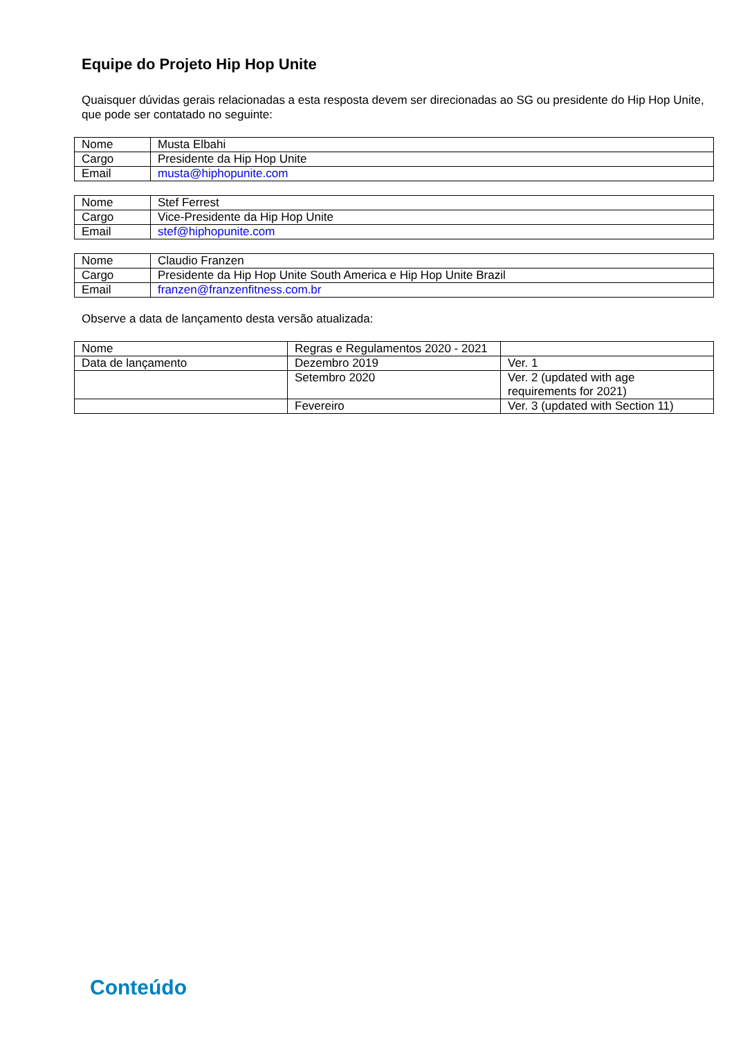Equipe do Projeto Hip Hop Unite
Quaisquer dúvidas gerais relacionadas a esta resposta devem ser direcionadas ao SG ou presidente do Hip Hop Unite, que pode ser contatado no seguinte:
| Nome | Musta Elbahi |
| Cargo | Presidente da Hip Hop Unite |
| Email | musta@hiphopunite.com |
| Nome | Stef Ferrest |
| Cargo | Vice-Presidente da Hip Hop Unite |
| Email | stef@hiphopunite.com |
| Nome | Claudio Franzen |
| Cargo | Presidente da Hip Hop Unite South America e Hip Hop Unite Brazil |
| Email | franzen@franzenfitness.com.br |
Observe a data de lançamento desta versão atualizada:
| Nome | Regras e Regulamentos 2020 - 2021 | |
| Data de lançamento | Dezembro 2019 | Ver. 1 |
| | Setembro 2020 | Ver. 2 (updated with age requirements for 2021) |
| | Fevereiro | Ver. 3 (updated with Section 11) |
Conteúdo